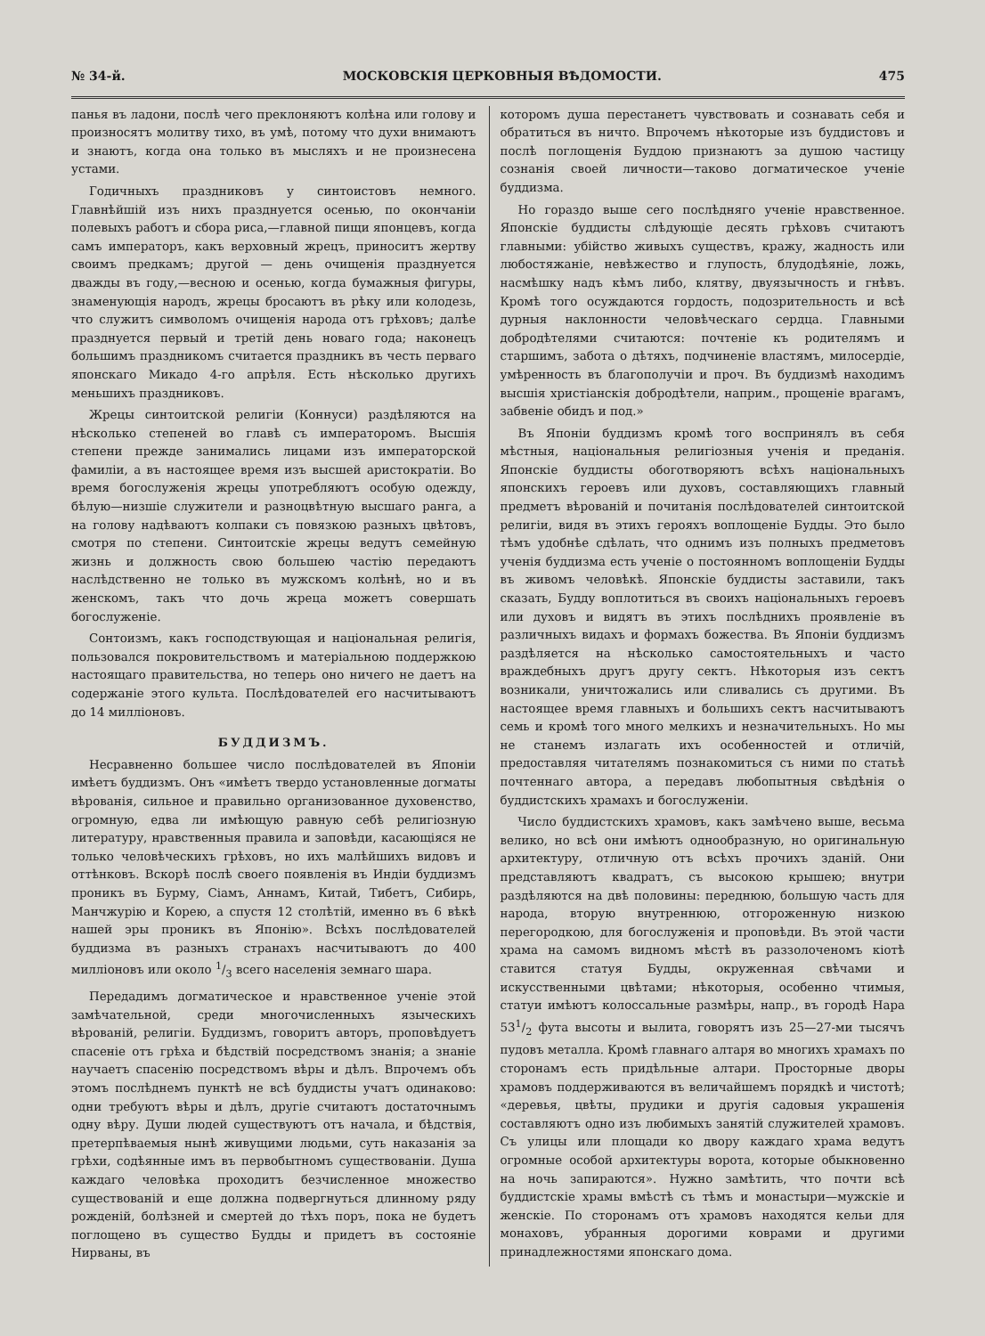№ 34-й. МОСКОВСКІЯ ЦЕРКОВНЫЯ ВѢДОМОСТИ. 475
панья въ ладони, послѣ чего преклоняютъ колѣна или голову и произносятъ молитву тихо, въ умѣ, потому что духи внимаютъ и знаютъ, когда она только въ мысляхъ и не произнесена устами.
Годичныхъ праздниковъ у синтоистовъ немного. Главнѣйшій изъ нихъ празднуется осенью, по окончаніи полевыхъ работъ и сбора риса,—главной пищи японцевъ, когда самъ императоръ, какъ верховный жрецъ, приноситъ жертву своимъ предкамъ; другой — день очищенія празднуется дважды въ году,—весною и осенью, когда бумажныя фигуры, знаменующія народъ, жрецы бросаютъ въ рѣку или колодезь, что служитъ символомъ очищенія народа отъ грѣховъ; далѣе празднуется первый и третій день новаго года; наконецъ большимъ праздникомъ считается праздникъ въ честь перваго японскаго Микадо 4-го апрѣля. Есть нѣсколько другихъ меньшихъ праздниковъ.
Жрецы синтоитской религіи (Коннуси) раздѣляются на нѣсколько степеней во главѣ съ императоромъ. Высшія степени прежде занимались лицами изъ императорской фамиліи, а въ настоящее время изъ высшей аристократіи. Во время богослуженія жрецы употребляютъ особую одежду, бѣлую—низшіе служители и разноцвѣтную высшаго ранга, а на голову надѣваютъ колпаки съ повязкою разныхъ цвѣтовъ, смотря по степени. Синтоитскіе жрецы ведутъ семейную жизнь и должность свою большею частію передаютъ наслѣдственно не только въ мужскомъ колѣнѣ, но и въ женскомъ, такъ что дочь жреца можетъ совершать богослуженіе.
Сонтоизмъ, какъ господствующая и національная религія, пользовался покровительствомъ и матеріальною поддержкою настоящаго правительства, но теперь оно ничего не даетъ на содержаніе этого культа. Послѣдователей его насчитываютъ до 14 милліоновъ.
БУДДИЗМЪ.
Несравненно большее число послѣдователей въ Японіи имѣетъ буддизмъ. Онъ «имѣетъ твердо установленные догматы вѣрованія, сильное и правильно организованное духовенство, огромную, едва ли имѣющую равную себѣ религіозную литературу, нравственныя правила и заповѣди, касающіяся не только человѣческихъ грѣховъ, но ихъ малѣйшихъ видовъ и оттѣнковъ. Вскорѣ послѣ своего появленія въ Индіи буддизмъ проникъ въ Бурму, Сіамъ, Аннамъ, Китай, Тибетъ, Сибирь, Манчжурію и Корею, а спустя 12 столѣтій, именно въ 6 вѣкѣ нашей эры проникъ въ Японію». Всѣхъ послѣдователей буддизма въ разныхъ странахъ насчитываютъ до 400 милліоновъ или около 1/3 всего населенія земнаго шара.
Передадимъ догматическое и нравственное ученіе этой замѣчательной, среди многочисленныхъ языческихъ вѣрованій, религіи. Буддизмъ, говоритъ авторъ, проповѣдуетъ спасеніе отъ грѣха и бѣдствій посредствомъ знанія; а знаніе научаетъ спасенію посредствомъ вѣры и дѣлъ. Впрочемъ объ этомъ послѣднемъ пунктѣ не всѣ буддисты учатъ одинаково: одни требуютъ вѣры и дѣлъ, другіе считаютъ достаточнымъ одну вѣру. Души людей существуютъ отъ начала, и бѣдствія, претерпѣваемыя нынѣ живущими людьми, суть наказанія за грѣхи, содѣянные имъ въ первобытномъ существованіи. Душа каждаго человѣка проходитъ безчисленное множество существованій и еще должна подвергнуться длинному ряду рожденій, болѣзней и смертей до тѣхъ поръ, пока не будетъ поглощено въ существо Будды и придетъ въ состояніе Нирваны, въ
которомъ душа перестанетъ чувствовать и сознавать себя и обратиться въ ничто. Впрочемъ нѣкоторые изъ буддистовъ и послѣ поглощенія Буддою признаютъ за душою частицу сознанія своей личности—таково догматическое ученіе буддизма.
Но гораздо выше сего послѣдняго ученіе нравственное. Японскіе буддисты слѣдующіе десять грѣховъ считаютъ главными: убійство живыхъ существъ, кражу, жадность или любостяжаніе, невѣжество и глупость, блудодѣяніе, ложь, насмѣшку надъ кѣмъ либо, клятву, двуязычность и гнѣвъ. Кромѣ того осуждаются гордость, подозрительность и всѣ дурныя наклонности человѣческаго сердца. Главными добродѣтелями считаются: почтеніе къ родителямъ и старшимъ, забота о дѣтяхъ, подчиненіе властямъ, милосердіе, умѣренность въ благополучіи и проч. Въ буддизмѣ находимъ высшія христіанскія добродѣтели, наприм., прощеніе врагамъ, забвеніе обидъ и под.»
Въ Японіи буддизмъ кромѣ того воспринялъ въ себя мѣстныя, національныя религіозныя ученія и преданія. Японскіе буддисты обоготворяютъ всѣхъ національныхъ японскихъ героевъ или духовъ, составляющихъ главный предметъ вѣрованій и почитанія послѣдователей синтоитской религіи, видя въ этихъ герояхъ воплощеніе Будды. Это было тѣмъ удобнѣе сдѣлать, что однимъ изъ полныхъ предметовъ ученія буддизма есть ученіе о постоянномъ воплощеніи Будды въ живомъ человѣкѣ. Японскіе буддисты заставили, такъ сказать, Будду воплотиться въ своихъ національныхъ героевъ или духовъ и видятъ въ этихъ послѣднихъ проявленіе въ различныхъ видахъ и формахъ божества. Въ Японіи буддизмъ раздѣляется на нѣсколько самостоятельныхъ и часто враждебныхъ другъ другу сектъ. Нѣкоторыя изъ сектъ возникали, уничтожались или сливались съ другими. Въ настоящее время главныхъ и большихъ сектъ насчитываютъ семь и кромѣ того много мелкихъ и незначительныхъ. Но мы не станемъ излагать ихъ особенностей и отличій, предоставляя читателямъ познакомиться съ ними по статьѣ почтеннаго автора, а передавъ любопытныя свѣдѣнія о буддистскихъ храмахъ и богослуженіи.
Число буддистскихъ храмовъ, какъ замѣчено выше, весьма велико, но всѣ они имѣютъ однообразную, но оригинальную архитектуру, отличную отъ всѣхъ прочихъ зданій. Они представляютъ квадратъ, съ высокою крышею; внутри раздѣляются на двѣ половины: переднюю, большую часть для народа, вторую внутреннюю, отгороженную низкою перегородкою, для богослуженія и проповѣди. Въ этой части храма на самомъ видномъ мѣстѣ въ раззолоченомъ кіотѣ ставится статуя Будды, окруженная свѣчами и искусственными цвѣтами; нѣкоторыя, особенно чтимыя, статуи имѣютъ колоссальные размѣры, напр., въ городѣ Нара 531/2 фута высоты и вылита, говорятъ изъ 25—27-ми тысячъ пудовъ металла. Кромѣ главнаго алтаря во многихъ храмахъ по сторонамъ есть придѣльные алтари. Просторные дворы храмовъ поддерживаются въ величайшемъ порядкѣ и чистотѣ; «деревья, цвѣты, прудики и другія садовыя украшенія составляютъ одно изъ любимыхъ занятій служителей храмовъ. Съ улицы или площади ко двору каждаго храма ведутъ огромные особой архитектуры ворота, которые обыкновенно на ночь запираются». Нужно замѣтить, что почти всѣ буддистскіе храмы вмѣстѣ съ тѣмъ и монастыри—мужскіе и женскіе. По сторонамъ отъ храмовъ находятся кельи для монаховъ, убранныя дорогими коврами и другими принадлежностями японскаго дома.